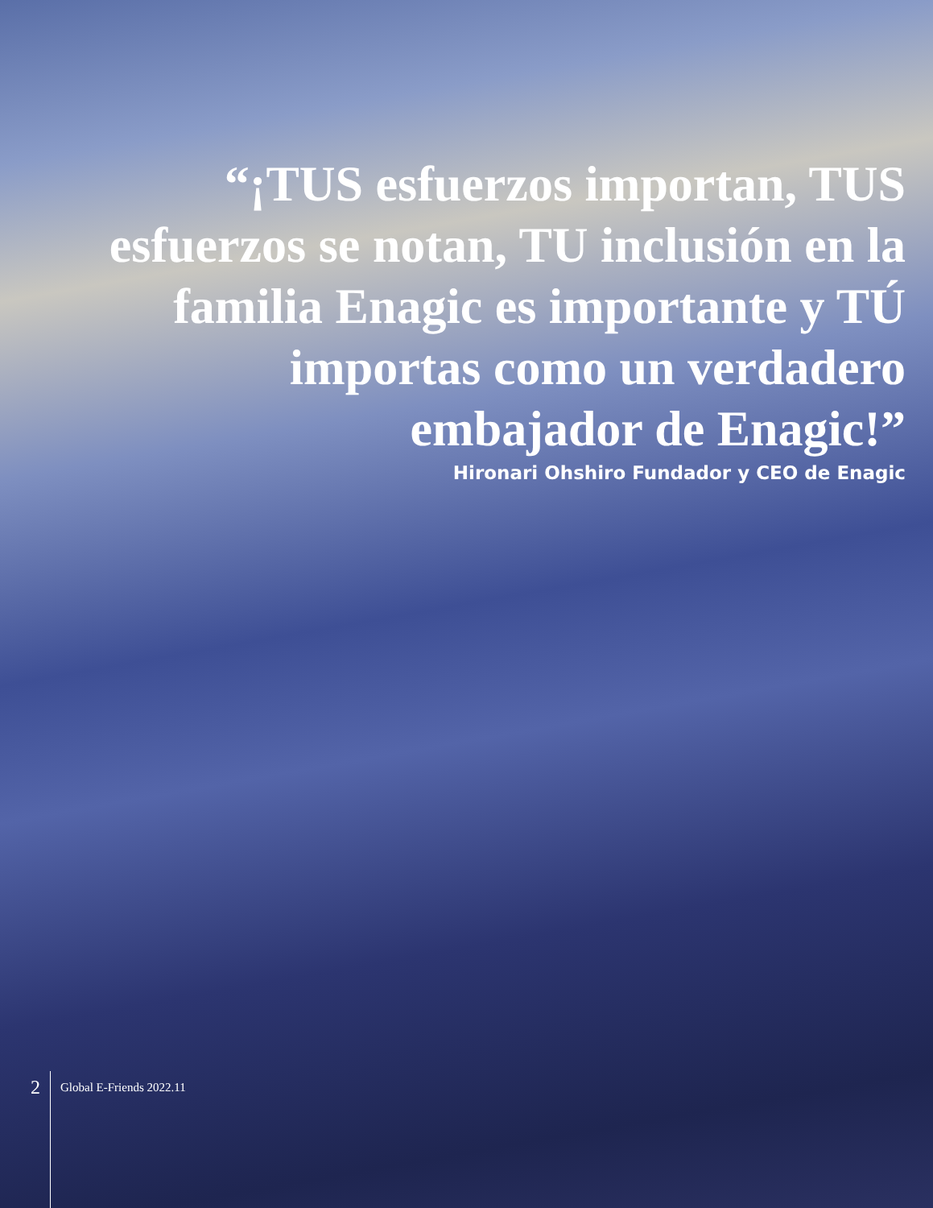“¡TUS esfuerzos importan, TUS esfuerzos se notan, TU inclusión en la familia Enagic es importante y TÚ importas como un verdadero embajador de Enagic!”
Hironari Ohshiro Fundador y CEO de Enagic
2
Global E-Friends 2022.11